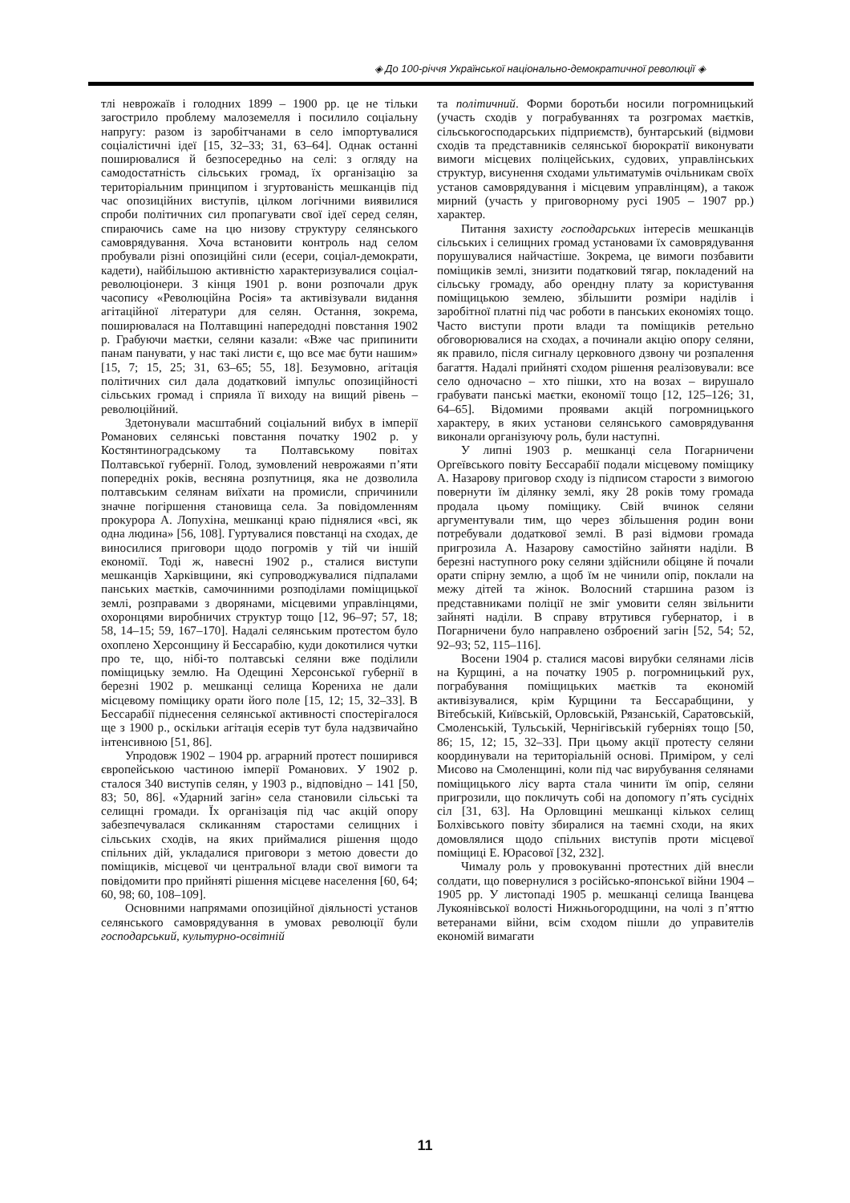◈ До 100-річчя Української національно-демократичної революції ◈
тлі неврожаїв і голодних 1899 – 1900 рр. це не тільки загострило проблему малоземелля і посилило соціальну напругу: разом із заробітчанами в село імпортувалися соціалістичні ідеї [15, 32–33; 31, 63–64]. Однак останні поширювалися й безпосередньо на селі: з огляду на самодостатність сільських громад, їх організацію за територіальним принципом і згуртованість мешканців під час опозиційних виступів, цілком логічними виявилися спроби політичних сил пропагувати свої ідеї серед селян, спираючись саме на цю низову структуру селянського самоврядування. Хоча встановити контроль над селом пробували різні опозиційні сили (есери, соціал-демократи, кадети), найбільшою активністю характеризувалися соціал-революціонери. З кінця 1901 р. вони розпочали друк часопису «Революційна Росія» та активізували видання агітаційної літератури для селян. Остання, зокрема, поширювалася на Полтавщині напередодні повстання 1902 р. Грабуючи маєтки, селяни казали: «Вже час припинити панам панувати, у нас такі листи є, що все має бути нашим» [15, 7; 15, 25; 31, 63–65; 55, 18]. Безумовно, агітація політичних сил дала додатковий імпульс опозиційності сільських громад і сприяла її виходу на вищий рівень – революційний.
Здетонували масштабний соціальний вибух в імперії Романових селянські повстання початку 1902 р. у Костянтиноградському та Полтавському повітах Полтавської губернії. Голод, зумовлений неврожаями п’яти попередніх років, весняна розпутниця, яка не дозволила полтавським селянам виїхати на промисли, спричинили значне погіршення становища села. За повідомленням прокурора А. Лопухіна, мешканці краю піднялися «всі, як одна людина» [56, 108]. Гуртувалися повстанці на сходах, де виносилися приговори щодо погромів у тій чи іншій економії. Тоді ж, навесні 1902 р., сталися виступи мешканців Харківщини, які супроводжувалися підпалами панських маєтків, самочинними розподілами поміщицької землі, розправами з дворянами, місцевими управлінцями, охоронцями виробничих структур тощо [12, 96–97; 57, 18; 58, 14–15; 59, 167–170]. Надалі селянським протестом було охоплено Херсонщину й Бессарабію, куди докотилися чутки про те, що, нібі-то полтавські селяни вже поділили поміщицьку землю. На Одещині Херсонської губернії в березні 1902 р. мешканці селища Корениха не дали місцевому поміщику орати його поле [15, 12; 15, 32–33]. В Бессарабії піднесення селянської активності спостерігалося ще з 1900 р., оскільки агітація есерів тут була надзвичайно інтенсивною [51, 86].
Упродовж 1902 – 1904 рр. аграрний протест поширився європейською частиною імперії Романових. У 1902 р. сталося 340 виступів селян, у 1903 р., відповідно – 141 [50, 83; 50, 86]. «Ударний загін» села становили сільські та селищні громади. Їх організація під час акцій опору забезпечувалася скликанням старостами селищних і сільських сходів, на яких приймалися рішення щодо спільних дій, укладалися приговори з метою довести до поміщиків, місцевої чи центральної влади свої вимоги та повідомити про прийняті рішення місцеве населення [60, 64; 60, 98; 60, 108–109].
Основними напрямами опозиційної діяльності установ селянського самоврядування в умовах революції були господарський, культурно-освітній
та політичний. Форми боротьби носили погромницький (участь сходів у пограбуваннях та розгромах маєтків, сільськогосподарських підприємств), бунтарський (відмови сходів та представників селянської бюрократії виконувати вимоги місцевих поліцейських, судових, управлінських структур, висунення сходами ультиматумів очільникам своїх установ самоврядування і місцевим управлінцям), а також мирний (участь у приговорному русі 1905 – 1907 рр.) характер.
Питання захисту господарських інтересів мешканців сільських і селищних громад установами їх самоврядування порушувалися найчастіше. Зокрема, це вимоги позбавити поміщиків землі, знизити податковий тягар, покладений на сільську громаду, або орендну плату за користування поміщицькою землею, збільшити розміри наділів і заробітної платні під час роботи в панських економіях тощо. Часто виступи проти влади та поміщиків ретельно обговорювалися на сходах, а починали акцію опору селяни, як правило, після сигналу церковного дзвону чи розпалення багаття. Надалі прийняті сходом рішення реалізовували: все село одночасно – хто пішки, хто на возах – вирушало грабувати панські маєтки, економії тощо [12, 125–126; 31, 64–65]. Відомими проявами акцій погромницького характеру, в яких установи селянського самоврядування виконали організуючу роль, були наступні.
У липні 1903 р. мешканці села Погарничени Оргеївського повіту Бессарабії подали місцевому поміщику А. Назарову приговор сходу із підписом старости з вимогою повернути їм ділянку землі, яку 28 років тому громада продала цьому поміщику. Свій вчинок селяни аргументували тим, що через збільшення родин вони потребували додаткової землі. В разі відмови громада пригрозила А. Назарову самостійно зайняти наділи. В березні наступного року селяни здійснили обіцяне й почали орати спірну землю, а щоб їм не чинили опір, поклали на межу дітей та жінок. Волосний старшина разом із представниками поліції не зміг умовити селян звільнити зайняті наділи. В справу втрутився губернатор, і в Погарничени було направлено озброєний загін [52, 54; 52, 92–93; 52, 115–116].
Восени 1904 р. сталися масові вирубки селянами лісів на Курщині, а на початку 1905 р. погромницький рух, пограбування поміщицьких маєтків та економій активізувалися, крім Курщини та Бессарабщини, у Вітебській, Київській, Орловській, Рязанській, Саратовській, Смоленській, Тульській, Чернігівській губерніях тощо [50, 86; 15, 12; 15, 32–33]. При цьому акції протесту селяни координували на територіальній основі. Приміром, у селі Мисово на Смоленщині, коли під час вирубування селянами поміщицького лісу варта стала чинити їм опір, селяни пригрозили, що покличуть собі на допомогу пʼять сусідніх сіл [31, 63]. На Орловщині мешканці кількох селищ Болхівського повіту збиралися на таємні сходи, на яких домовлялися щодо спільних виступів проти місцевої поміщиці Е. Юрасової [32, 232].
Чималу роль у провокуванні протестних дій внесли солдати, що повернулися з російсько-японської війни 1904 – 1905 рр. У листопаді 1905 р. мешканці селища Іванцева Лукоянівської волості Нижньогородщини, на чолі з п’яттю ветеранами війни, всім сходом пішли до управителів економій вимагати
11